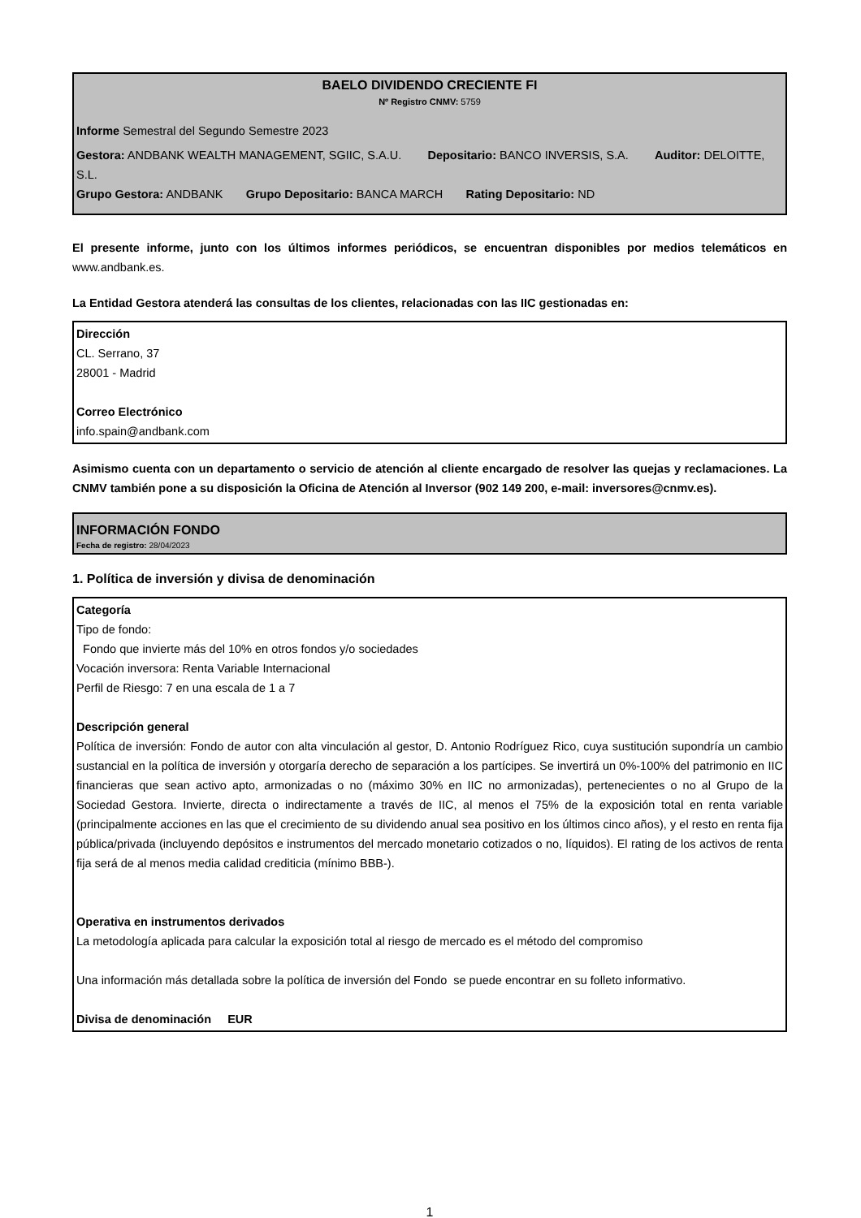BAELO DIVIDENDO CRECIENTE FI
Nº Registro CNMV: 5759
Informe Semestral del Segundo Semestre 2023
Gestora: ANDBANK WEALTH MANAGEMENT, SGIIC, S.A.U. Depositario: BANCO INVERSIS, S.A. Auditor: DELOITTE, S.L.
Grupo Gestora: ANDBANK Grupo Depositario: BANCA MARCH Rating Depositario: ND
El presente informe, junto con los últimos informes periódicos, se encuentran disponibles por medios telemáticos en www.andbank.es.
La Entidad Gestora atenderá las consultas de los clientes, relacionadas con las IIC gestionadas en:
Dirección
CL. Serrano, 37
28001 - Madrid
Correo Electrónico
info.spain@andbank.com
Asimismo cuenta con un departamento o servicio de atención al cliente encargado de resolver las quejas y reclamaciones. La CNMV también pone a su disposición la Oficina de Atención al Inversor (902 149 200, e-mail: inversores@cnmv.es).
INFORMACIÓN FONDO
Fecha de registro: 28/04/2023
1. Política de inversión y divisa de denominación
Categoría
Tipo de fondo:
Fondo que invierte más del 10% en otros fondos y/o sociedades
Vocación inversora: Renta Variable Internacional
Perfil de Riesgo: 7 en una escala de 1 a 7
Descripción general
Política de inversión: Fondo de autor con alta vinculación al gestor, D. Antonio Rodríguez Rico, cuya sustitución supondría un cambio sustancial en la política de inversión y otorgaría derecho de separación a los partícipes. Se invertirá un 0%-100% del patrimonio en IIC financieras que sean activo apto, armonizadas o no (máximo 30% en IIC no armonizadas), pertenecientes o no al Grupo de la Sociedad Gestora. Invierte, directa o indirectamente a través de IIC, al menos el 75% de la exposición total en renta variable (principalmente acciones en las que el crecimiento de su dividendo anual sea positivo en los últimos cinco años), y el resto en renta fija pública/privada (incluyendo depósitos e instrumentos del mercado monetario cotizados o no, líquidos). El rating de los activos de renta fija será de al menos media calidad crediticia (mínimo BBB-).
Operativa en instrumentos derivados
La metodología aplicada para calcular la exposición total al riesgo de mercado es el método del compromiso
Una información más detallada sobre la política de inversión del Fondo se puede encontrar en su folleto informativo.
Divisa de denominación EUR
1